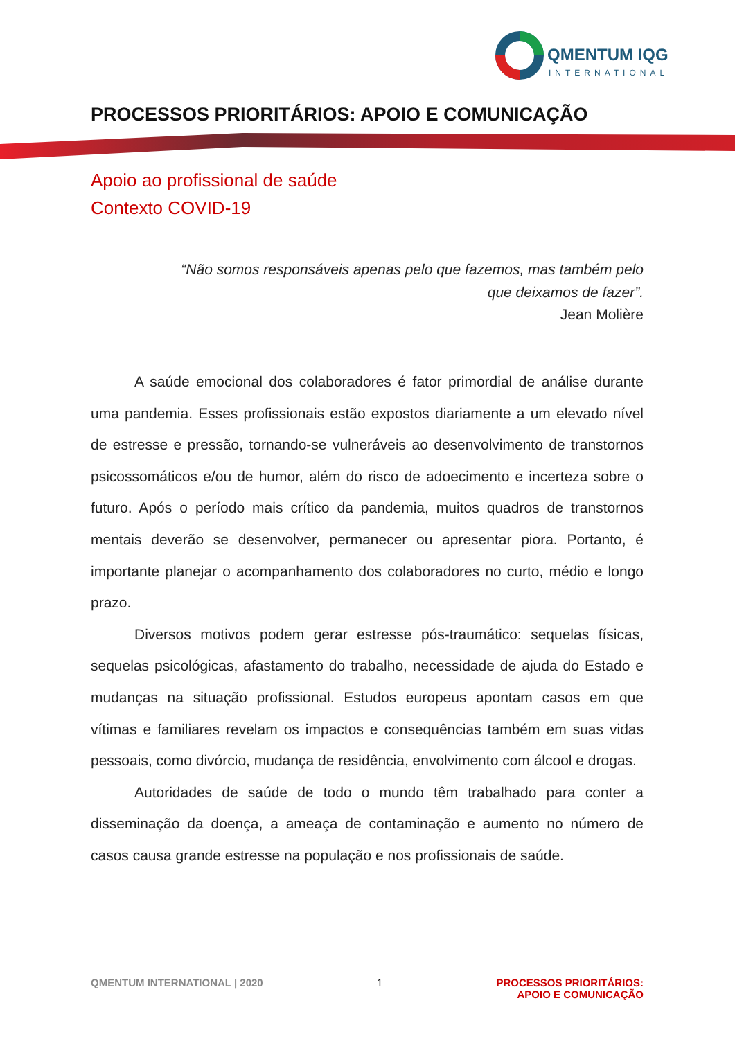QMENTUM IQG
INTERNATIONAL
PROCESSOS PRIORITÁRIOS: APOIO E COMUNICAÇÃO
Apoio ao profissional de saúde
Contexto COVID-19
“Não somos responsáveis apenas pelo que fazemos, mas também pelo que deixamos de fazer”.
Jean Molière
A saúde emocional dos colaboradores é fator primordial de análise durante uma pandemia. Esses profissionais estão expostos diariamente a um elevado nível de estresse e pressão, tornando-se vulneráveis ao desenvolvimento de transtornos psicossomáticos e/ou de humor, além do risco de adoecimento e incerteza sobre o futuro. Após o período mais crítico da pandemia, muitos quadros de transtornos mentais deverão se desenvolver, permanecer ou apresentar piora. Portanto, é importante planejar o acompanhamento dos colaboradores no curto, médio e longo prazo.
Diversos motivos podem gerar estresse pós-traumático: sequelas físicas, sequelas psicológicas, afastamento do trabalho, necessidade de ajuda do Estado e mudanças na situação profissional. Estudos europeus apontam casos em que vítimas e familiares revelam os impactos e consequências também em suas vidas pessoais, como divórcio, mudança de residência, envolvimento com álcool e drogas.
Autoridades de saúde de todo o mundo têm trabalhado para conter a disseminação da doença, a ameaça de contaminação e aumento no número de casos causa grande estresse na população e nos profissionais de saúde.
QMENTUM INTERNATIONAL | 2020 1 PROCESSOS PRIORITÁRIOS:
APOIO E COMUNICAÇÃO